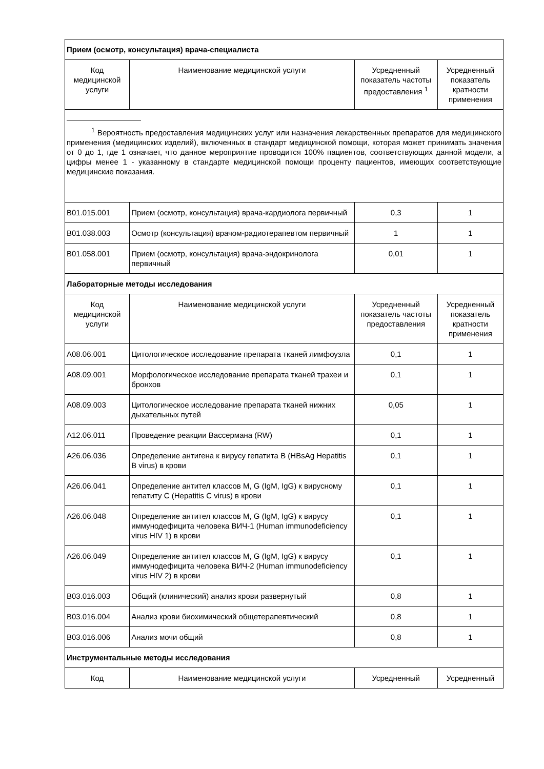| Прием (осмотр, консультация) врача-специалиста | | | |
| Код медицинской услуги | Наименование медицинской услуги | Усредненный показатель частоты предоставления <sup>1</sup> | Усредненный показатель кратности применения |
| <sup>1</sup> Вероятность предоставления медицинских услуг или назначения лекарственных препаратов для медицинского применения (медицинских изделий), включенных в стандарт медицинской помощи, которая может принимать значения от 0 до 1, где 1 означает, что данное мероприятие проводится 100% пациентов, соответствующих данной модели, а цифры менее 1 - указанному в стандарте медицинской помощи проценту пациентов, имеющих соответствующие медицинские показания. | | | |
| B01.015.001 | Прием (осмотр, консультация) врача-кардиолога первичный | 0,3 | 1 |
| B01.038.003 | Осмотр (консультация) врачом-радиотерапевтом первичный | 1 | 1 |
| B01.058.001 | Прием (осмотр, консультация) врача-эндокринолога первичный | 0,01 | 1 |
| Лабораторные методы исследования | | | |
| Код медицинской услуги | Наименование медицинской услуги | Усредненный показатель частоты предоставления | Усредненный показатель кратности применения |
| A08.06.001 | Цитологическое исследование препарата тканей лимфоузла | 0,1 | 1 |
| A08.09.001 | Морфологическое исследование препарата тканей трахеи и бронхов | 0,1 | 1 |
| A08.09.003 | Цитологическое исследование препарата тканей нижних дыхательных путей | 0,05 | 1 |
| A12.06.011 | Проведение реакции Вассермана (RW) | 0,1 | 1 |
| A26.06.036 | Определение антигена к вирусу гепатита B (HBsAg Hepatitis B virus) в крови | 0,1 | 1 |
| A26.06.041 | Определение антител классов M, G (IgM, IgG) к вирусному гепатиту C (Hepatitis C virus) в крови | 0,1 | 1 |
| A26.06.048 | Определение антител классов M, G (IgM, IgG) к вирусу иммунодефицита человека ВИЧ-1 (Human immunodeficiency virus HIV 1) в крови | 0,1 | 1 |
| A26.06.049 | Определение антител классов M, G (IgM, IgG) к вирусу иммунодефицита человека ВИЧ-2 (Human immunodeficiency virus HIV 2) в крови | 0,1 | 1 |
| B03.016.003 | Общий (клинический) анализ крови развернутый | 0,8 | 1 |
| B03.016.004 | Анализ крови биохимический общетерапевтический | 0,8 | 1 |
| B03.016.006 | Анализ мочи общий | 0,8 | 1 |
| Инструментальные методы исследования | | | |
| Код | Наименование медицинской услуги | Усредненный | Усредненный |